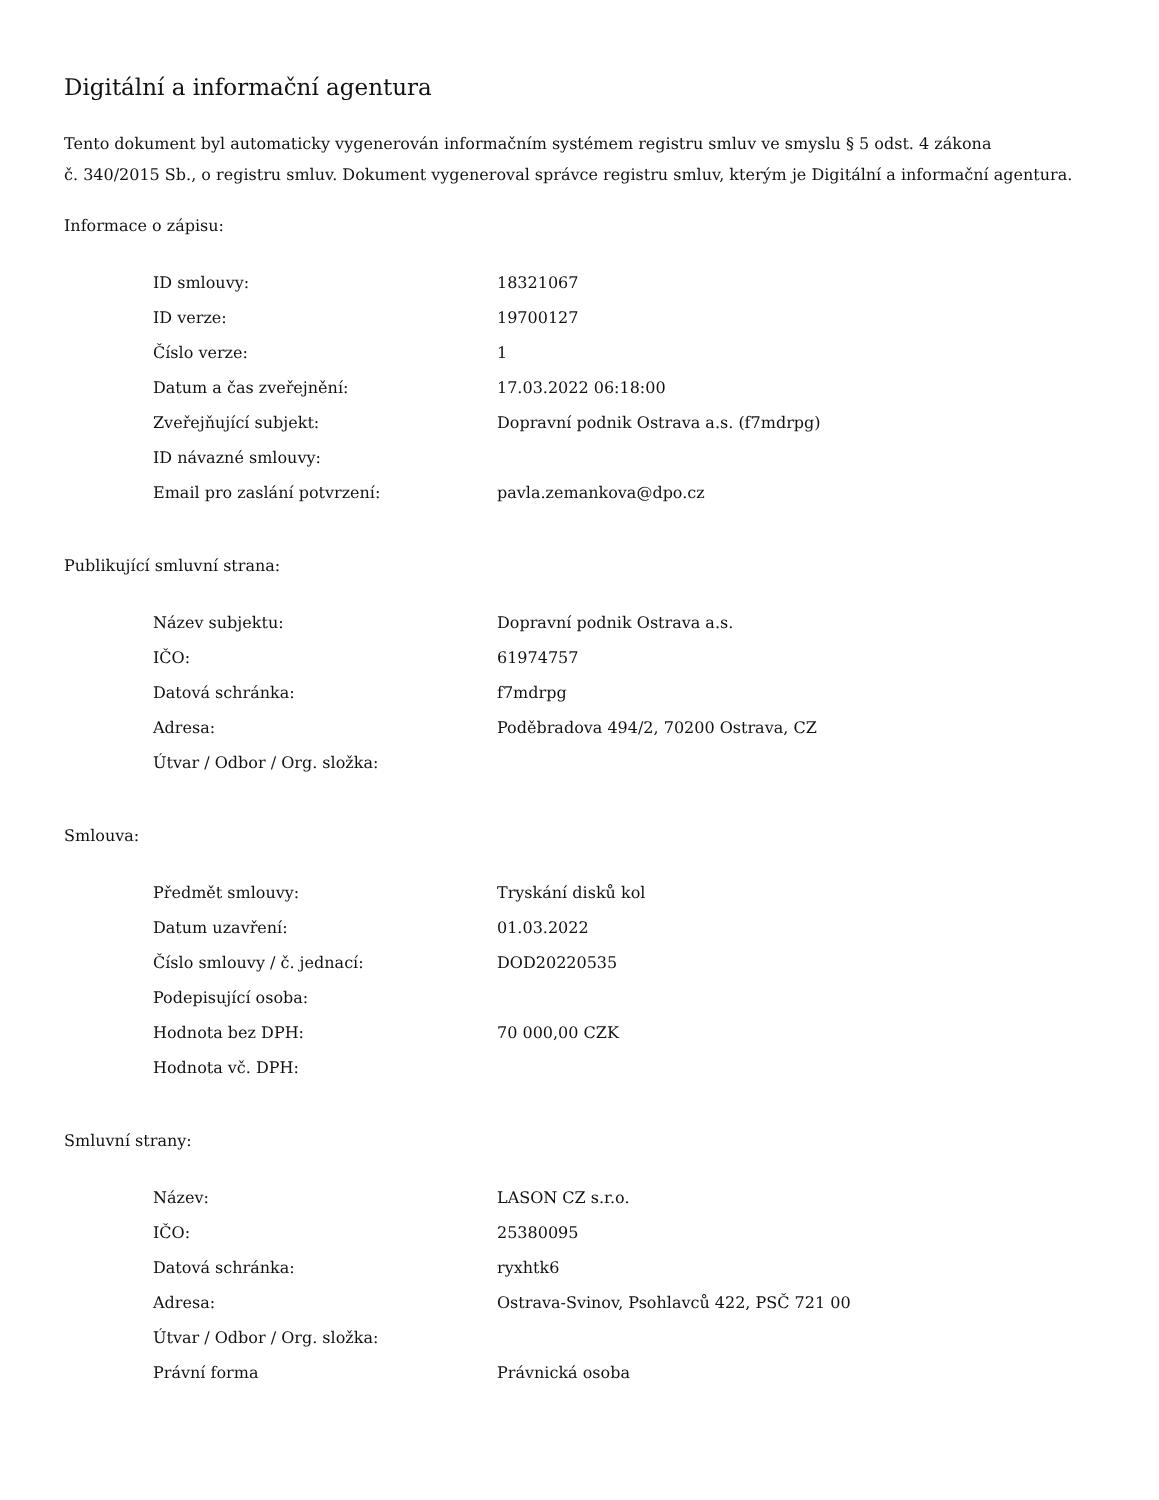Digitální a informační agentura
Tento dokument byl automaticky vygenerován informačním systémem registru smluv ve smyslu § 5 odst. 4 zákona
č. 340/2015 Sb., o registru smluv. Dokument vygeneroval správce registru smluv, kterým je Digitální a informační agentura.
Informace o zápisu:
| ID smlouvy: | 18321067 |
| ID verze: | 19700127 |
| Číslo verze: | 1 |
| Datum a čas zveřejnění: | 17.03.2022 06:18:00 |
| Zveřejňující subjekt: | Dopravní podnik Ostrava a.s. (f7mdrpg) |
| ID návazné smlouvy: | |
| Email pro zaslání potvrzení: | pavla.zemankova@dpo.cz |
Publikující smluvní strana:
| Název subjektu: | Dopravní podnik Ostrava a.s. |
| IČO: | 61974757 |
| Datová schránka: | f7mdrpg |
| Adresa: | Poděbradova 494/2, 70200 Ostrava, CZ |
| Útvar / Odbor / Org. složka: | |
Smlouva:
| Předmět smlouvy: | Tryskání disků kol |
| Datum uzavření: | 01.03.2022 |
| Číslo smlouvy / č. jednací: | DOD20220535 |
| Podepisující osoba: | |
| Hodnota bez DPH: | 70 000,00 CZK |
| Hodnota vč. DPH: | |
Smluvní strany:
| Název: | LASON CZ s.r.o. |
| IČO: | 25380095 |
| Datová schránka: | ryxhtk6 |
| Adresa: | Ostrava-Svinov, Psohlavců 422, PSČ 721 00 |
| Útvar / Odbor / Org. složka: | |
| Právní forma | Právnická osoba |